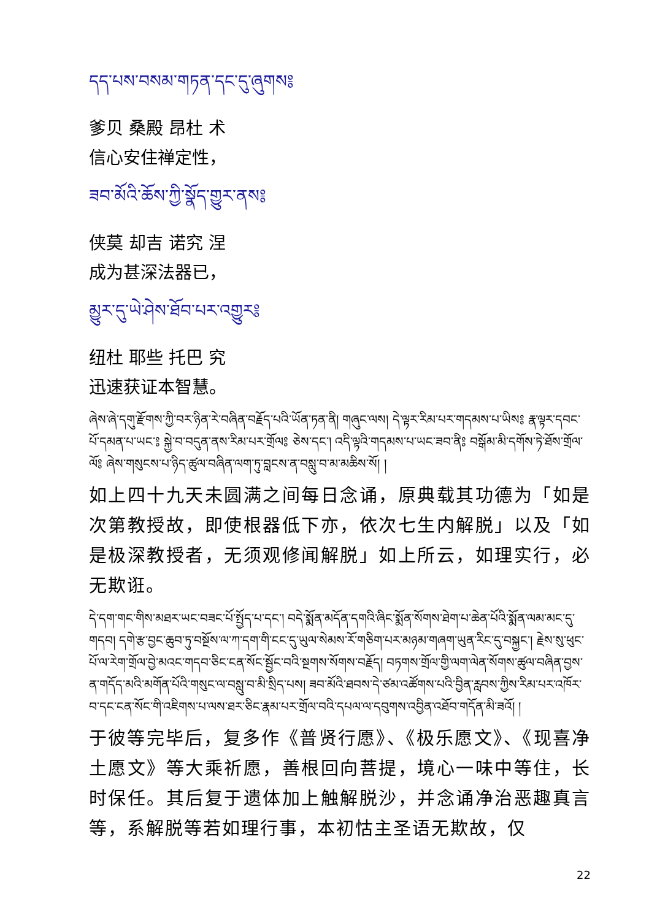དད་པས་བསམ་གཏན་དང་དུ་ཞུགས༔
爹贝 桑殿 昂杜 术
信心安住禅定性，
ཟབ་མོའི་ཆོས་ཀྱི་སྣོད་གྱུར་ནས༔
侠莫 却吉 诺究 涅
成为甚深法器已，
མྱུར་དུ་ཡེ་ཤེས་ཐོབ་པར་འགྱུར༔
纽杜 耶些 托巴 究
迅速获证本智慧。
ཞེས་ཞེ་དགུ་རྫོགས་ཀྱི་བར་ཉིན་རེ་བཞིན་བརྗོད་པའི་ཡོན་ཏན་ནི། གཞུང་ལས། དེ་ལྟར་རིམ་པར་གདམས་པ་ཡིས༔ རྣ་ལྟར་དབང་པོ་དམན་པ་ཡང་༔ སྐྱེ་བ་བདུན་ནས་རིམ་པར་གྲོལ༔ ཅེས་དང་། འདི་ལྟའི་གདམས་པ་ཡང་ཟབ་ནི༔ བསྒོམ་མི་དགོས་ཏེ་ཐོས་གྲོལ་ལོ༔ ཞེས་གསུངས་པ་ཉིད་ཚུལ་བཞིན་ལག་ཏུ་བླངས་ན་བསླུ་བ་མ་མཆིས་སོ། །
如上四十九天未圆满之间每日念诵，原典载其功德为「如是次第教授故，即使根器低下亦，依次七生内解脱」以及「如是极深教授者，无须观修闻解脱」如上所云，如理实行，必无欺诳。
དེ་དག་གང་གིས་མཐར་ཡང་བཟང་པོ་སྤྱོད་པ་དང་། བདེ་སྨོན་མདོན་དགའི་ཞིང་སྨོན་སོགས་ཐེག་པ་ཆེན་པོའི་སྨོན་ལམ་མང་དུ་གདབ། དགེ་རྩ་བྱང་ཆུབ་ཏུ་བསྔོས་ལ་ཀ་དག་གི་ངང་དུ་ཡུལ་སེམས་རོ་གཅིག་པར་མཉམ་གཞག་ཡུན་རིང་དུ་བསྐྱང་། རྗེས་སུ་ཕུང་པོ་ལ་རེག་གྲོལ་བྱེ་མའང་གདབ་ཅིང་ངན་སོང་སྦྱོང་བའི་སྔགས་སོགས་བརྗོད། བཏགས་གྲོལ་གྱི་ལག་ལེན་སོགས་ཚུལ་བཞིན་བྱས་ན་གདོད་མའི་མགོན་པོའི་གསུང་ལ་བསླུ་བ་མི་སྲིད་པས། ཟབ་མོའི་ཐབས་དེ་ཙམ་འཚོགས་པའི་བྱིན་རླབས་ཀྱིས་རིམ་པར་འཁོར་བ་དང་ངན་སོང་གི་འཇིགས་པ་ལས་ཐར་ཅིང་རྣམ་པར་གྲོལ་བའི་དཔལ་ལ་དབུགས་འབྱིན་འཐོབ་གདོན་མི་ཟའོ། །
于彼等完毕后，复多作《普贤行愿》、《极乐愿文》、《现喜净土愿文》等大乘祈愿，善根回向菩提，境心一味中等住，长时保任。其后复于遗体加上触解脱沙，并念诵净治恶趣真言等，系解脱等若如理行事，本初怙主圣语无欺故，仅
22